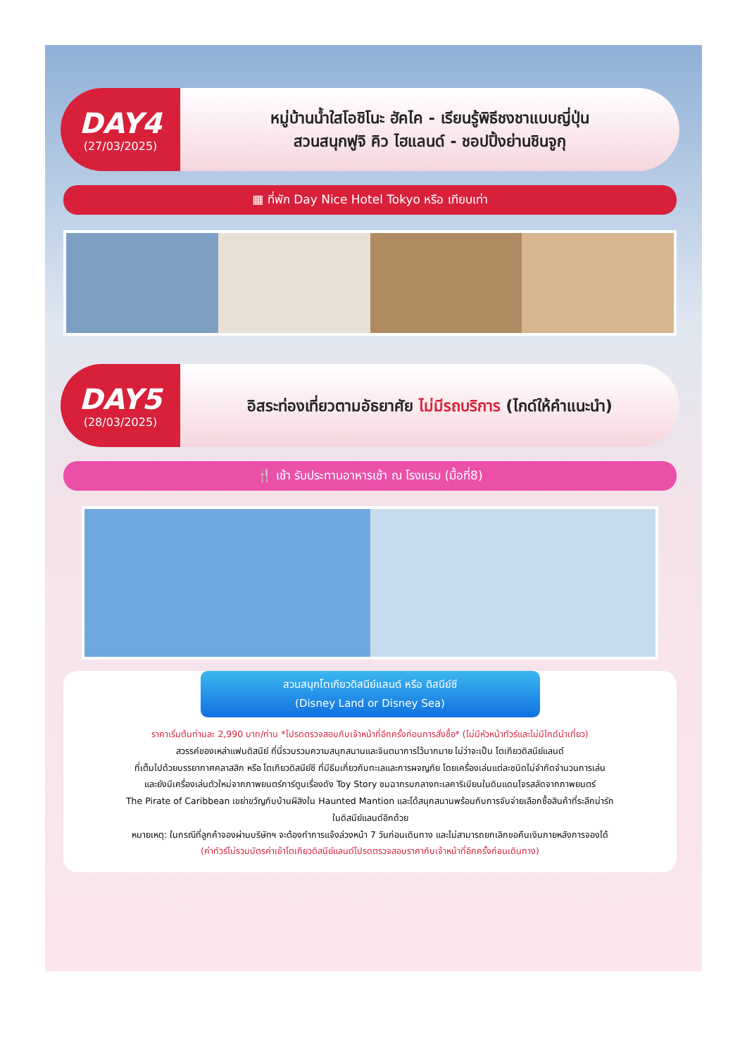DAY4
(27/03/2025)
หมู่บ้านน้ำใสโอชิโนะ ฮัคไค - เรียนรู้พิธีชงชาแบบญี่ปุ่น
สวนสนุกฟูจิ คิว ไฮแลนด์ - ชอปปิ้งย่านชินจูกุ
▦ ที่พัก Day Nice Hotel Tokyo หรือ เทียบเท่า
DAY5
(28/03/2025)
อิสระท่องเที่ยวตามอัธยาศัย ไม่มีรถบริการ (ไกด์ให้คำแนะนำ)
🍴 เช้า รับประทานอาหารเช้า ณ โรงแรม (มื้อที่8)
สวนสนุกโตเกียวดิสนีย์แลนด์ หรือ ดิสนีย์ซี
(Disney Land or Disney Sea)
ราคาเริ่มต้นท่านละ 2,990 บาท/ท่าน *โปรดตรวจสอบกับเจ้าหน้าที่อีกครั้งก่อนการสั่งซื้อ* (ไม่มีหัวหน้าทัวร์และไม่มีไกด์นำเที่ยว)
สวรรค์ของเหล่าแฟนดิสนีย์ ที่นี่รวบรวมความสนุกสนานและจินตนาการไว้มากมาย ไม่ว่าจะเป็น โตเกียวดิสนีย์แลนด์
ที่เต็มไปด้วยบรรยากาศคลาสสิก หรือ โตเกียวดิสนีย์ซี ที่มีธีมเกี่ยวกับทะเลและการผจญภัย โดยเครื่องเล่นแต่ละชนิดไม่จำกัดจำนวนการเล่น
และยังมีเครื่องเล่นตัวใหม่จากภาพยนตร์การ์ตูนเรื่องดัง Toy Story ชมฉากรบกลางทะเลคาริเบียนในดินแดนโจรสลัดจากภาพยนตร์
The Pirate of Caribbean เขย่าขวัญกับบ้านผีสิงใน Haunted Mantion และได้สนุกสนานพร้อมกับการจับจ่ายเลือกซื้อสินค้าที่ระลึกน่ารัก
ในดิสนีย์แลนด์อีกด้วย
หมายเหตุ: ในกรณีที่ลูกค้าจองผ่านบริษัทฯ จะต้องทำการแจ้งล่วงหน้า 7 วันก่อนเดินทาง และไม่สามารถยกเลิกขอคืนเงินภายหลังการจองได้
(ค่าทัวร์ไม่รวมบัตรค่าเข้าโตเกียวดิสนีย์แลนด์โปรดตรวจสอบราคากับเจ้าหน้าที่อีกครั้งก่อนเดินทาง)